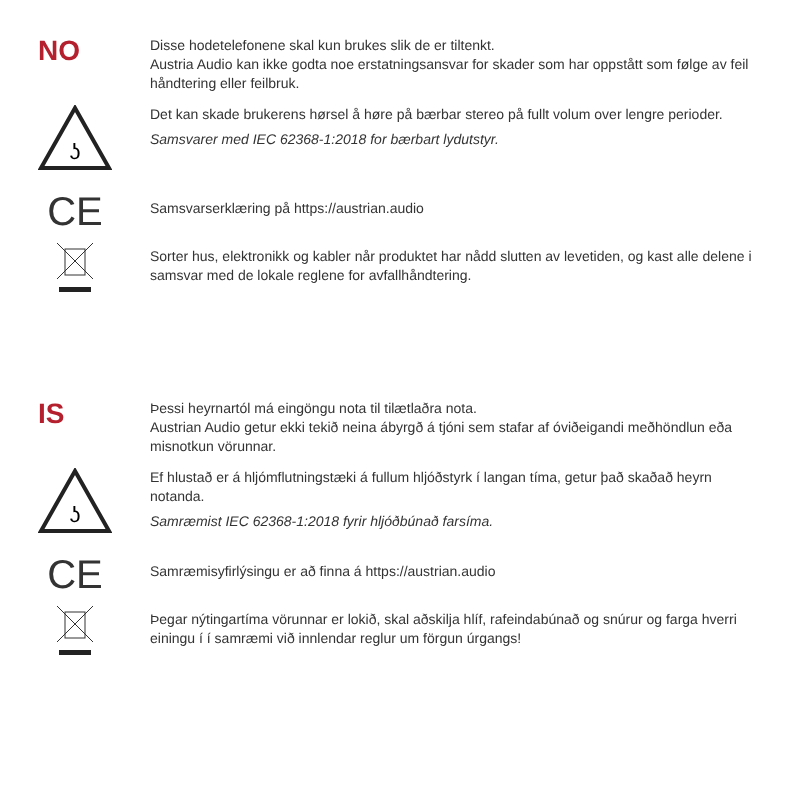NO
Disse hodetelefonene skal kun brukes slik de er tiltenkt.
Austria Audio kan ikke godta noe erstatningsansvar for skader som har oppstått som følge av feil håndtering eller feilbruk.
ʖ
Det kan skade brukerens hørsel å høre på bærbar stereo på fullt volum over lengre perioder.
Samsvarer med IEC 62368-1:2018 for bærbart lydutstyr.
CE
Samsvarserklæring på https://austrian.audio
Sorter hus, elektronikk og kabler når produktet har nådd slutten av levetiden, og kast alle delene i samsvar med de lokale reglene for avfallhåndtering.
IS
Þessi heyrnartól má eingöngu nota til tilætlaðra nota.
Austrian Audio getur ekki tekið neina ábyrgð á tjóni sem stafar af óviðeigandi meðhöndlun eða misnotkun vörunnar.
ʖ
Ef hlustað er á hljómflutningstæki á fullum hljóðstyrk í langan tíma, getur það skaðað heyrn notanda.
Samræmist IEC 62368-1:2018 fyrir hljóðbúnað farsíma.
CE
Samræmisyfirlýsingu er að finna á https://austrian.audio
Þegar nýtingartíma vörunnar er lokið, skal aðskilja hlíf, rafeindabúnað og snúrur og farga hverri einingu í í samræmi við innlendar reglur um förgun úrgangs!